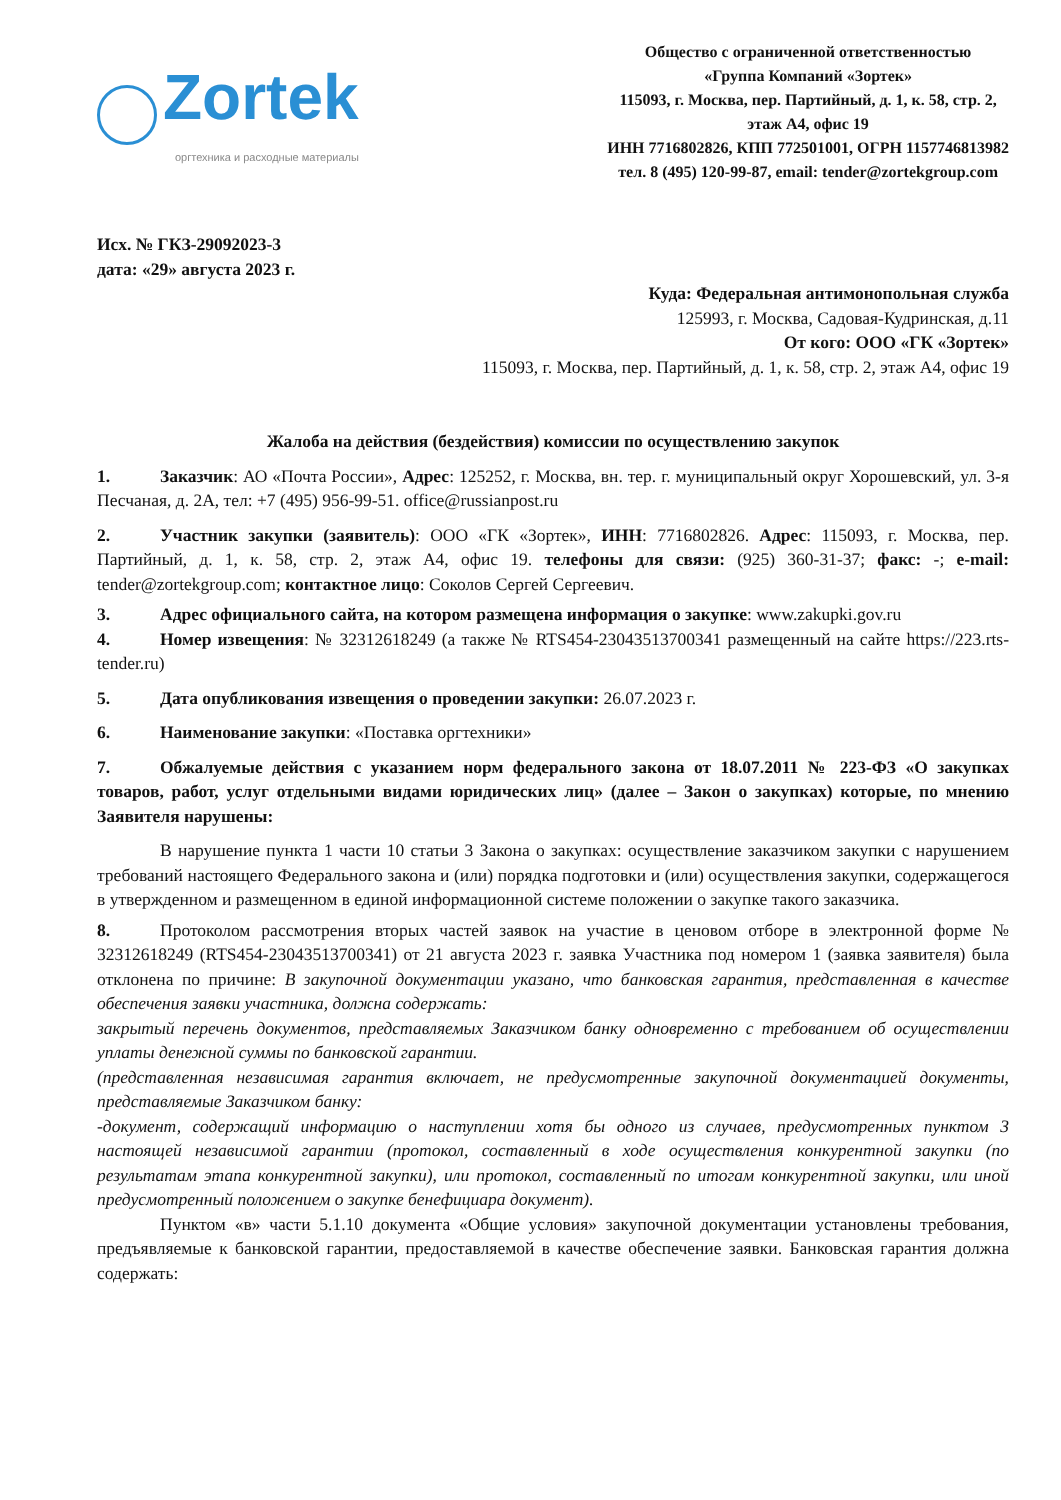Zortek
оргтехника и расходные материалы
Общество с ограниченной ответственностью
«Группа Компаний «Зортек»
115093, г. Москва, пер. Партийный, д. 1, к. 58, стр. 2,
этаж А4, офис 19
ИНН 7716802826, КПП 772501001, ОГРН 1157746813982
тел. 8 (495) 120-99-87, email: tender@zortekgroup.com
Исх. № ГКЗ-29092023-3
дата: «29» августа 2023 г.
Куда: Федеральная антимонопольная служба
125993, г. Москва, Садовая-Кудринская, д.11
От кого: ООО «ГК «Зортек»
115093, г. Москва, пер. Партийный, д. 1, к. 58, стр. 2, этаж А4, офис 19
Жалоба на действия (бездействия) комиссии по осуществлению закупок
1. Заказчик: АО «Почта России», Адрес: 125252, г. Москва, вн. тер. г. муниципальный округ Хорошевский, ул. 3-я Песчаная, д. 2А, тел: +7 (495) 956-99-51. office@russianpost.ru
2. Участник закупки (заявитель): ООО «ГК «Зортек», ИНН: 7716802826. Адрес: 115093, г. Москва, пер. Партийный, д. 1, к. 58, стр. 2, этаж А4, офис 19. телефоны для связи: (925) 360-31-37; факс: -; e-mail: tender@zortekgroup.com; контактное лицо: Соколов Сергей Сергеевич.
3. Адрес официального сайта, на котором размещена информация о закупке: www.zakupki.gov.ru
4. Номер извещения: № 32312618249 (а также № RTS454-23043513700341 размещенный на сайте https://223.rts-tender.ru)
5. Дата опубликования извещения о проведении закупки: 26.07.2023 г.
6. Наименование закупки: «Поставка оргтехники»
7. Обжалуемые действия с указанием норм федерального закона от 18.07.2011 № 223-ФЗ «О закупках товаров, работ, услуг отдельными видами юридических лиц» (далее – Закон о закупках) которые, по мнению Заявителя нарушены:
В нарушение пункта 1 части 10 статьи 3 Закона о закупках: осуществление заказчиком закупки с нарушением требований настоящего Федерального закона и (или) порядка подготовки и (или) осуществления закупки, содержащегося в утвержденном и размещенном в единой информационной системе положении о закупке такого заказчика.
8. Протоколом рассмотрения вторых частей заявок на участие в ценовом отборе в электронной форме № 32312618249 (RTS454-23043513700341) от 21 августа 2023 г. заявка Участника под номером 1 (заявка заявителя) была отклонена по причине: В закупочной документации указано, что банковская гарантия, представленная в качестве обеспечения заявки участника, должна содержать:
закрытый перечень документов, представляемых Заказчиком банку одновременно с требованием об осуществлении уплаты денежной суммы по банковской гарантии.
(представленная независимая гарантия включает, не предусмотренные закупочной документацией документы, представляемые Заказчиком банку:
-документ, содержащий информацию о наступлении хотя бы одного из случаев, предусмотренных пунктом 3 настоящей независимой гарантии (протокол, составленный в ходе осуществления конкурентной закупки (по результатам этапа конкурентной закупки), или протокол, составленный по итогам конкурентной закупки, или иной предусмотренный положением о закупке бенефициара документ).
Пунктом «в» части 5.1.10 документа «Общие условия» закупочной документации установлены требования, предъявляемые к банковской гарантии, предоставляемой в качестве обеспечение заявки. Банковская гарантия должна содержать: